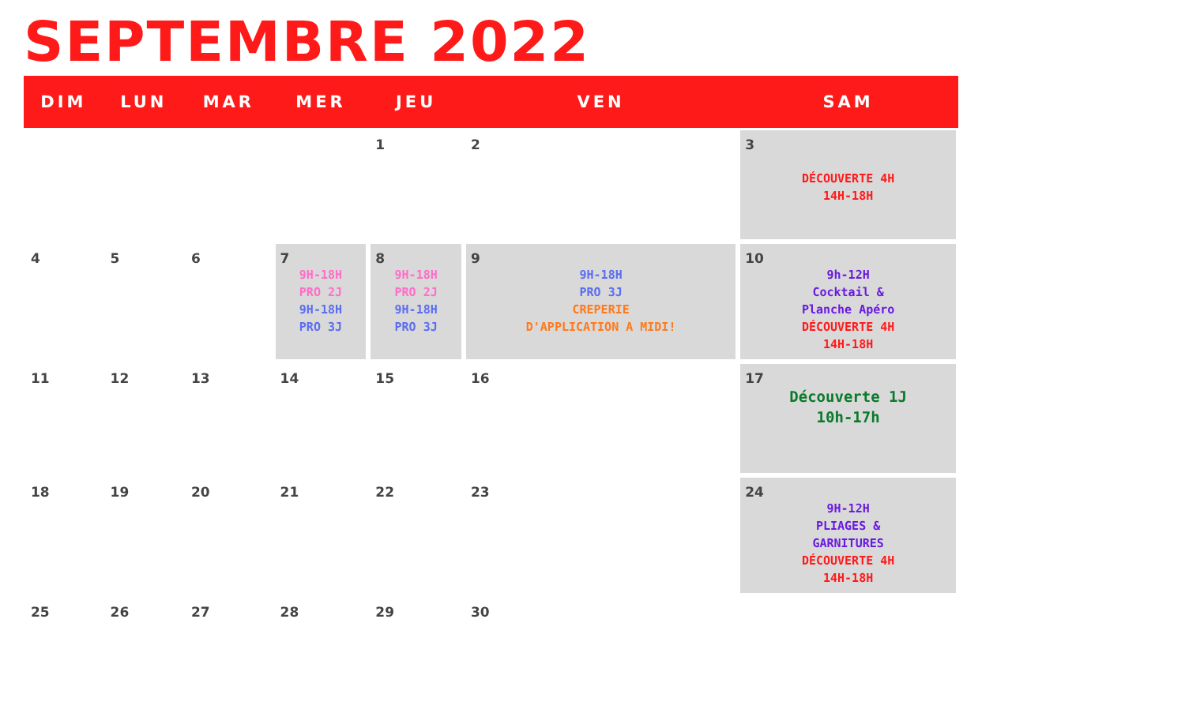SEPTEMBRE 2022
| DIM | LUN | MAR | MER | JEU | VEN | SAM |
| --- | --- | --- | --- | --- | --- | --- |
| | | | | 1 | 2 | 3 DÉCOUVERTE 4H 14H-18H |
| 4 | 5 | 6 | 7 9H-18H PRO 2J 9H-18H PRO 3J | 8 9H-18H PRO 2J 9H-18H PRO 3J | 9 9H-18H PRO 3J CREPERIE D'APPLICATION A MIDI! | 10 9h-12H Cocktail & Planche Apéro DÉCOUVERTE 4H 14H-18H |
| 11 | 12 | 13 | 14 | 15 | 16 | 17 Découverte 1J 10h-17h |
| 18 | 19 | 20 | 21 | 22 | 23 | 24 9H-12H PLIAGES & GARNITURES DÉCOUVERTE 4H 14H-18H |
| 25 | 26 | 27 | 28 | 29 | 30 | |